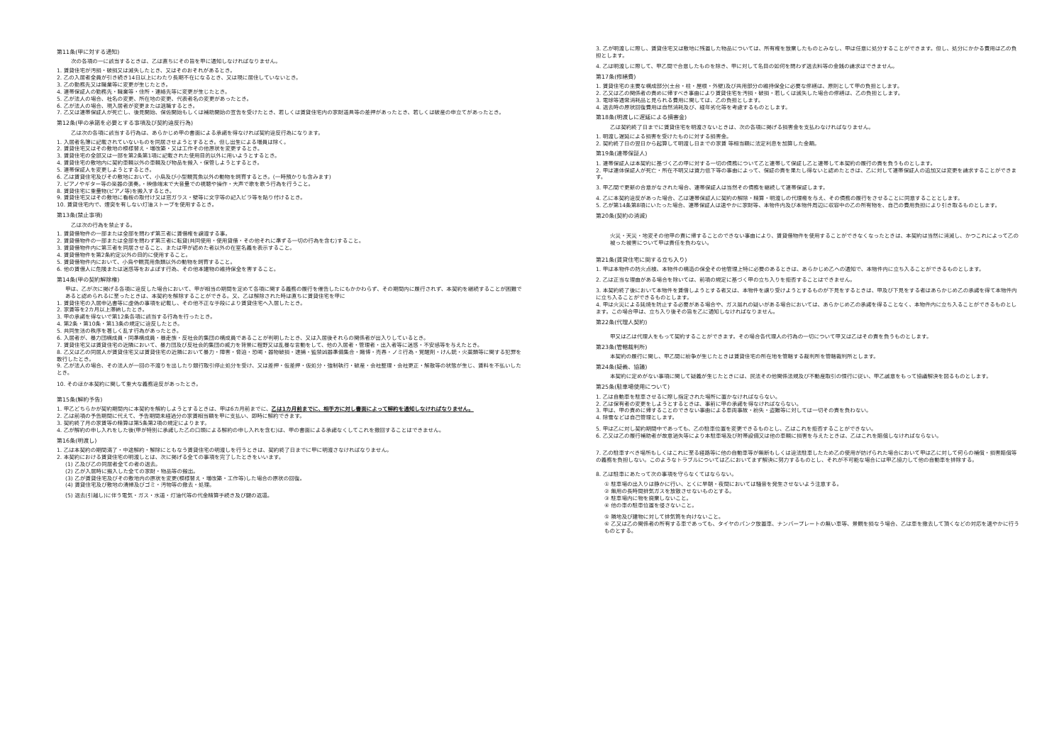第11条(甲に対する通知)
次の各項の一に該当するときは、乙は直ちにその旨を甲に通知しなければなりません。
1. 賃貸住宅が汚損・破損又は滅失したとき、又はそのおそれがあるとき。
2. 乙の入居者全員が引き続き14日以上にわたり長期不在になるとき、又は現に居住していないとき。
3. 乙の勤務先又は職業等に変更が生じたとき。
4. 連帯保証人の勤務先・職業等・住所・連絡先等に変更が生じたとき。
5. 乙が法人の場合、社名の変更、所在地の変更、代表者名の変更があったとき。
6. 乙が法人の場合、現入居者が変更または退職するとき。
7. 乙又は連帯保証人が死亡し、後見開始、保佐開始もしくは補助開始の宣告を受けたとき、若しくは賃貸住宅内の家財道具等の差押があったとき、若しくは破産の申立てがあったとき。
第12条(甲の承諾を必要とする事項及び契約違反行為)
乙は次の各項に該当する行為は、あらかじめ甲の書面による承諾を得なければ契約違反行為になります。
1. 入居者名簿に記載されていないものを同居させようとするとき。但し出生による増員は除く。
2. 賃貸住宅又はその敷地の模様替え・増改築・又は工作その他原状を変更するとき。
3. 賃貸住宅の全部又は一部を第2条第1項に記載された使用目的以外に用いようとするとき。
4. 賃貸住宅の敷地内に契約車輌以外の車輌及び物品を搬入・保管しようとするとき。
5. 連帯保証人を変更しようとするとき。
6. 乙は賃貸住宅及びその敷地において、小鳥及び小型観賞魚以外の動物を飼育するとき。(一時預かりも含みます)
7. ピアノやギター等の楽器の演奏。・映像端末で大音量での視聴や操作・大声で歌を歌う行為を行うこと。
8. 賃貸住宅に重量物(ピアノ等)を搬入するとき。
9. 賃貸住宅又はその敷地に看板の取付け又は窓ガラス・壁等に文字等の記入ビラ等を貼り付けるとき。
10. 賃貸住宅内で、煙突を有しない灯油ストーブを使用するとき。
第13条(禁止事項)
乙は次の行為を禁止する。
1. 賃貸借物件の一部または全部を問わず第三者に賃借権を譲渡する事。
2. 賃貸借物件の一部または全部を問わず第三者に転貸(共同使用・使用貸借・その他それに準ずる一切の行為を含む)すること。
3. 賃貸借物件内に第三者を同居させること、または甲が認めた者以外の在室名義を表示すること。
4. 賃貸借物件を第2条約定以外の目的に使用すること。
5. 賃貸借物件内において、小鳥や観賞用魚類以外の動物を飼育すること。
6. 他の賃借人に危険または迷惑等をおよぼす行為、その他本建物の維持保全を害すること。
第14条(甲の契約解除権)
甲は、乙が次に掲げる各項に違反した場合において、甲が相当の期間を定めて各項に関する義務の履行を催告したにもかかわらず、その期間内に履行されず、本契約を継続することが困難であると認められるに至ったときは、本契約を解除することができる。又、乙は解除された時は直ちに賃貸住宅を甲に
1. 賃貸住宅の入居申込書等に虚偽の事項を記載し、その他不正な手段により賃貸住宅へ入居したとき。
2. 家賃等を2カ月以上滞納したとき。
3. 甲の承諾を得ないで第12条各項に該当する行為を行ったとき。
4. 第2条・第10条・第13条の規定に違反したとき。
5. 共同生活の秩序を著しく乱す行為があったとき。
6. 入居者が、暴力団構成員・同準構成員・暴走族・反社会的集団の構成員であることが判明したとき、又は入居後それらの関係者が出入りしているとき。
7. 賃貸住宅又は賃貸住宅の近隣において、暴力団及び反社会的集団の威力を背景に粗野又は乱暴な言動をして、他の入居者・管理者・出入者等に迷惑・不安感等を与えたとき。
8. 乙又は乙の同居人が賃貸住宅又は賃貸住宅の近隣において暴力・障害・脅迫・恐喝・器物破損・逮捕・監禁凶器準備集合・賭博・売春・ノミ行為・覚醒剤・けん銃・火薬類等に関する犯罪を敢行したとき。
9. 乙が法人の場合、その法人が一回の不渡りを出したり銀行取引停止処分を受け、又は差押・仮差押・仮処分・強制執行・破産・会社整理・会社更正・解散等の状態が生じ、賃料を不払いしたとき。
10. そのほか本契約に関して重大な義務違反があったとき。
第15条(解約予告)
1. 甲乙どちらかが契約期間内に本契約を解約しようとするときは、甲は6カ月前までに、乙は1カ月前までに、相手方に対し書面によって解約を通知しなければなりません。
2. 乙は前項の予告期間に代えて、予告期間未経過分の家賃相当額を甲に支払い、即時に解約できます。
3. 契約終了月の家賃等の精算は第5条第2項の規定によります。
4. 乙が解約の申し入れをした後(甲が特別に承諾した乙の口頭による解約の申し入れを含む)は、甲の書面による承諾なくしてこれを撤回することはできません。
第16条(明渡し)
1. 乙は本契約の期間満了・中途解約・解除にともなう賃貸住宅の明渡しを行うときは、契約終了日までに甲に明渡さなければなりません。
2. 本契約における賃貸住宅の明渡しとは、次に掲げる全ての事項を完了したときをいいます。
(1) 乙及び乙の同居者全ての者の退去。
(2) 乙が入居時に搬入した全ての家財・物品等の搬出。
(3) 乙が賃貸住宅及びその敷地内の原状を変更(模様替え・増改築・工作等)した場合の原状の回復。
(4) 賃貸住宅及び敷地の清掃及びゴミ・汚物等の撤去・処理。
(5) 退去(引越し)に伴う電気・ガス・水道・灯油代等の代金精算手続き及び鍵の返還。
3. 乙が明渡しに際し、賃貸住宅又は敷地に残置した物品については、所有権を放棄したものとみなし、甲は任意に処分することができます。但し、処分にかかる費用は乙の負担とします。
4. 乙は明渡しに際して、甲乙間で合意したものを除き、甲に対して名目の如何を問わず退去料等の金銭の請求はできません。
第17条(修繕費)
1. 賃貸住宅の主要な構成部分(土台・柱・屋根・外壁)及び共用部分の維持保全に必要な修繕は、原則として甲の負担とします。
2. 乙又は乙の関係者の責めに帰すべき事由により賃貸住宅を汚損・破損・若しくは滅失した場合の修繕は、乙の負担とします。
3. 電球等通常消耗品と見られる費用に関しては、乙の負担とします。
4. 退去時の原状回復費用は自然消耗及び、経年劣化等を考慮するものとします。
第18条(明渡しに遅延による損害金)
乙は契約終了日までに賃貸住宅を明渡さないときは、次の各項に掲げる損害金を支払わなければなりません。
1. 明渡し遅延による損害を受けたものに対する損害金。
2. 契約終了日の翌日から起算して明渡し日までの家賃 等相当額に法定利息を加算した金額。
第19条(連帯保証人)
1. 連帯保証人は本契約に基づく乙の甲に対する一切の債務について乙と連帯して保証し乙と連帯して本契約の履行の責を負うものとします。
2. 甲は連体保証人が死亡・所在不明又は資力低下等の事由によって、保証の責を果たし得ないと認めたときは、乙に対して連帯保証人の追加又は変更を請求することができます。
3. 甲乙間で更新の合意がなされた場合、連帯保証人は当然その債務を継続して連帯保証します。
4. 乙に本契約違反があった場合、乙は連帯保証人に契約の解除・精算・明渡しの代理権を与え、その債務の履行をさせることに同意することとします。
5. 乙が第14条第8項にいたった場合、連帯保証人は速やかに家財等、本物件内及び本物件周辺に収容中の乙の所有物を、自己の費用負担により引き取るものとします。
第20条(契約の消滅)
火災・天災・地変その他甲の責に帰することのできない事由により、賃貸借物件を使用することができなくなったときは、本契約は当然に消滅し、かつこれによって乙の被った被害について甲は責任を負わない。
第21条(賃貸住宅に関する立ち入り)
1. 甲は本物件の防火点検、本物件の構造の保全その他管理上特に必要のあるときは、あらかじめ乙への通知で、本物件内に立ち入ることができるものとします。
2. 乙は正当な理由がある場合を除いては、前項の規定に基づく甲の立ち入りを拒否することはできません。
3. 本契約終了後において本物件を賃借しようとする者又は、本物件を譲り受けようとするものが下見をするときは、甲及び下見をする者はあらかじめ乙の承諾を得て本物件内に立ち入ることができるものとします。
4. 甲は火災による延焼を防止する必要がある場合や、ガス漏れの疑いがある場合においては、あらかじめ乙の承諾を得ることなく、本物件内に立ち入ることができるものとします。この場合甲は、立ち入り後その旨を乙に通知しなければなりません。
第22条(代理人契約)
甲又は乙は代理人をもって契約することができます。その場合各代理人の行為の一切について甲又は乙はその責を負うものとします。
第23条(管轄裁判所)
本契約の履行に関し、甲乙間に紛争が生じたときは賃貸住宅の所在地を管轄する裁判所を管轄裁判所とします。
第24条(疑義、協議)
本契約に定めがない事項に関して疑義が生じたときには、民法その他関係法規及び不動産取引の慣行に従い、甲乙誠意をもって協議解決を図るものとします。
第25条(駐車場使用について)
1. 乙は自動車を駐車させるに際し指定された場所に置かなければならない。
2. 乙は保有者の変更をしようとするときは、事前に甲の承諾を得なければならない。
3. 甲は、甲の責めに帰することのできない事由による車両事故・紛失・盗難等に対しては一切その責を負わない。
4. 除雪などは自己管理とします。
5. 甲は乙に対し契約期間中であっても、乙の駐車位置を変更できるものとし、乙はこれを拒否することができない。
6. 乙又は乙の履行補助者が故意過失等により本駐車場及び附帯設備又は他の車輌に損害を与えたときは、乙はこれを賠償しなければならない。
7. 乙の駐車すべき場所もしくはこれに至る経路等に他の自動車等が無断もしくは違法駐車したため乙の使用が妨げられた場合において甲は乙に対して何らの補償・損害賠償等の義務を負担しない。このようなトラブルについては乙においてまず解決に努力するものとし、それが不可能な場合には甲乙協力して他の自動車を排除する。
8. 乙は駐車にあたって次の事項を守らなくてはならない。
① 駐車場の出入りは静かに行い、とくに早朝・夜間においては騒音を発生させないよう注意する。
② 無用の長時間排気ガスを放散させないものとする。
③ 駐車場内に物を廃棄しないこと。
④ 他の車の駐車位置を侵さないこと。
⑤ 隣地及び建物に対して排気筒を向けないこと。
⑥ 乙又は乙の関係者の所有する車であっても、タイヤのパンク放置車、ナンバープレートの無い車等、景観を損なう場合、乙は車を撤去して頂くなどの対応を速やかに行うものとする。